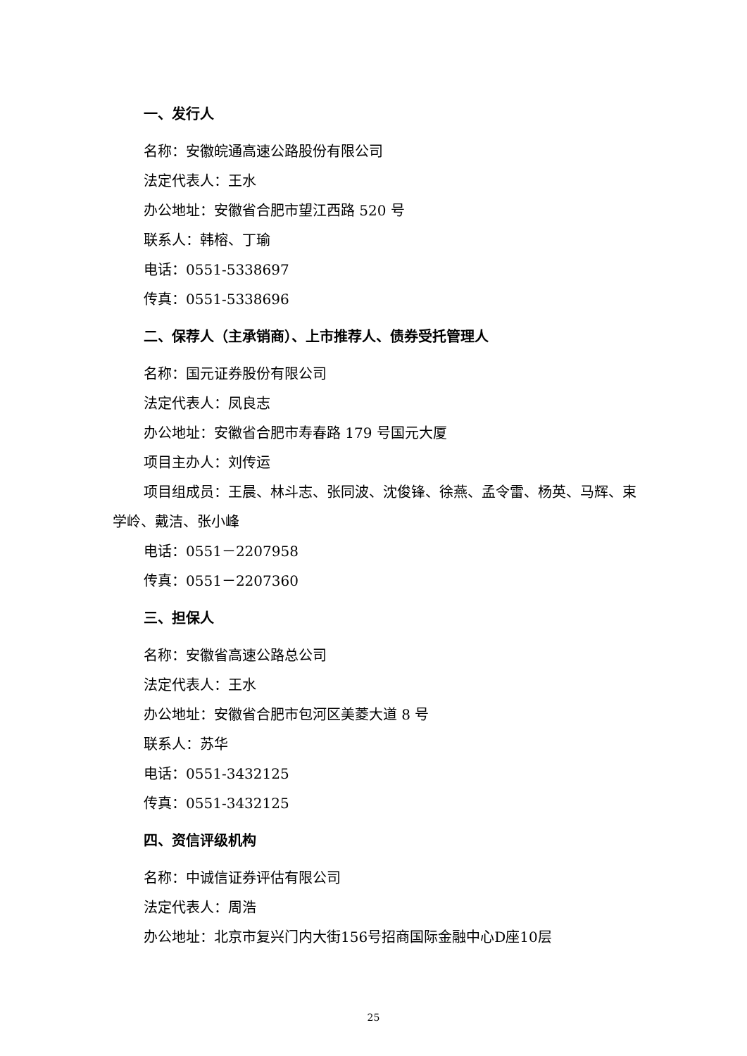一、发行人
名称：安徽皖通高速公路股份有限公司
法定代表人：王水
办公地址：安徽省合肥市望江西路 520 号
联系人：韩榕、丁瑜
电话：0551-5338697
传真：0551-5338696
二、保荐人（主承销商）、上市推荐人、债券受托管理人
名称：国元证券股份有限公司
法定代表人：凤良志
办公地址：安徽省合肥市寿春路 179 号国元大厦
项目主办人：刘传运
项目组成员：王晨、林斗志、张同波、沈俊锋、徐燕、孟令雷、杨英、马辉、束学岭、戴洁、张小峰
电话：0551－2207958
传真：0551－2207360
三、担保人
名称：安徽省高速公路总公司
法定代表人：王水
办公地址：安徽省合肥市包河区美菱大道 8 号
联系人：苏华
电话：0551-3432125
传真：0551-3432125
四、资信评级机构
名称：中诚信证券评估有限公司
法定代表人：周浩
办公地址：北京市复兴门内大街156号招商国际金融中心D座10层
25